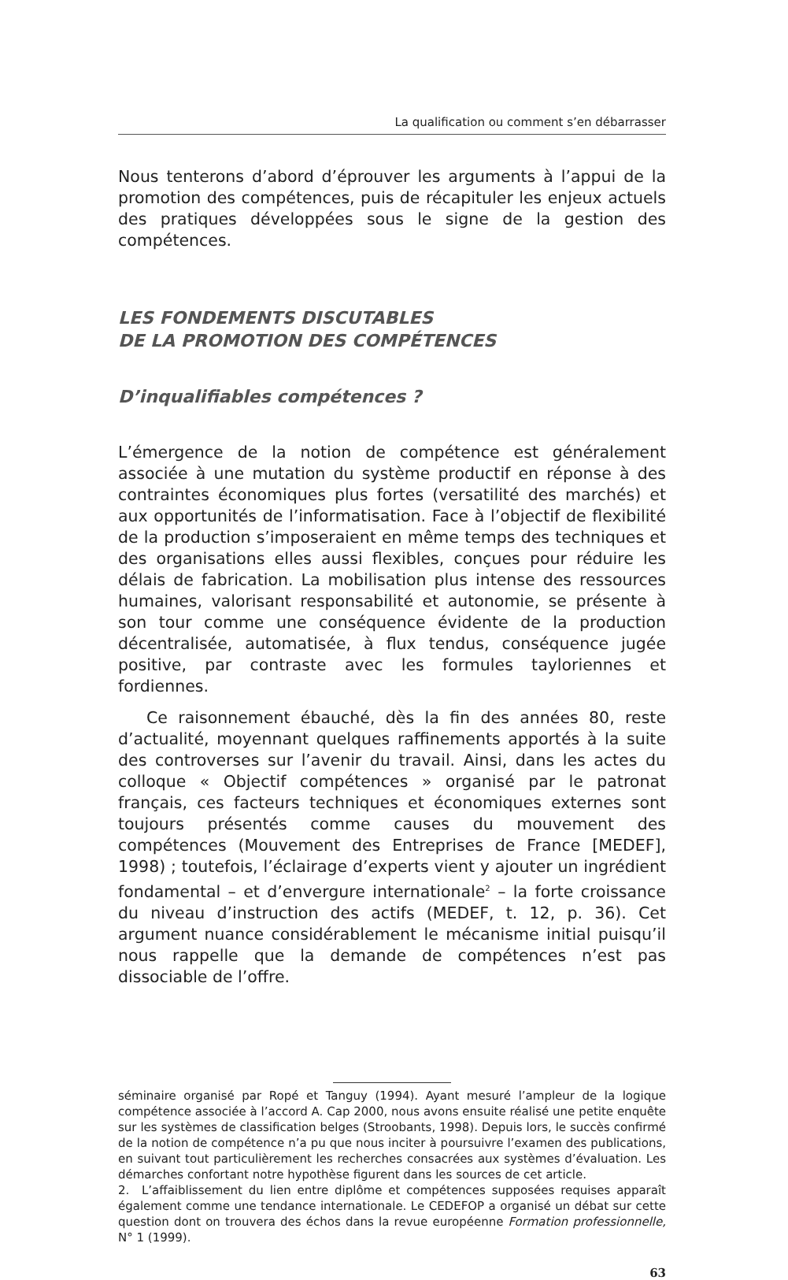La qualification ou comment s’en débarrasser
Nous tenterons d’abord d’éprouver les arguments à l’appui de la promotion des compétences, puis de récapituler les enjeux actuels des pratiques développées sous le signe de la gestion des compétences.
LES FONDEMENTS DISCUTABLES
DE LA PROMOTION DES COMPÉTENCES
D’inqualifiables compétences ?
L’émergence de la notion de compétence est généralement associée à une mutation du système productif en réponse à des contraintes économiques plus fortes (versatilité des marchés) et aux opportunités de l’informatisation. Face à l’objectif de flexibilité de la production s’imposeraient en même temps des techniques et des organisations elles aussi flexibles, conçues pour réduire les délais de fabrication. La mobilisation plus intense des ressources humaines, valorisant responsabilité et autonomie, se présente à son tour comme une conséquence évidente de la production décentralisée, automatisée, à flux tendus, conséquence jugée positive, par contraste avec les formules tayloriennes et fordiennes.
Ce raisonnement ébauché, dès la fin des années 80, reste d’actualité, moyennant quelques raffinements apportés à la suite des controverses sur l’avenir du travail. Ainsi, dans les actes du colloque « Objectif compétences » organisé par le patronat français, ces facteurs techniques et économiques externes sont toujours présentés comme causes du mouvement des compétences (Mouvement des Entreprises de France [MEDEF], 1998) ; toutefois, l’éclairage d’experts vient y ajouter un ingrédient fondamental – et d’envergure internationale<sup>2</sup> – la forte croissance du niveau d’instruction des actifs (MEDEF, t. 12, p. 36). Cet argument nuance considérablement le mécanisme initial puisqu’il nous rappelle que la demande de compétences n’est pas dissociable de l’offre.
séminaire organisé par Ropé et Tanguy (1994). Ayant mesuré l’ampleur de la logique compétence associée à l’accord A. Cap 2000, nous avons ensuite réalisé une petite enquête sur les systèmes de classification belges (Stroobants, 1998). Depuis lors, le succès confirmé de la notion de compétence n’a pu que nous inciter à poursuivre l’examen des publications, en suivant tout particulièrement les recherches consacrées aux systèmes d’évaluation. Les démarches confortant notre hypothèse figurent dans les sources de cet article.
2. L’affaiblissement du lien entre diplôme et compétences supposées requises apparaît également comme une tendance internationale. Le CEDEFOP a organisé un débat sur cette question dont on trouvera des échos dans la revue européenne Formation professionnelle, N° 1 (1999).
63